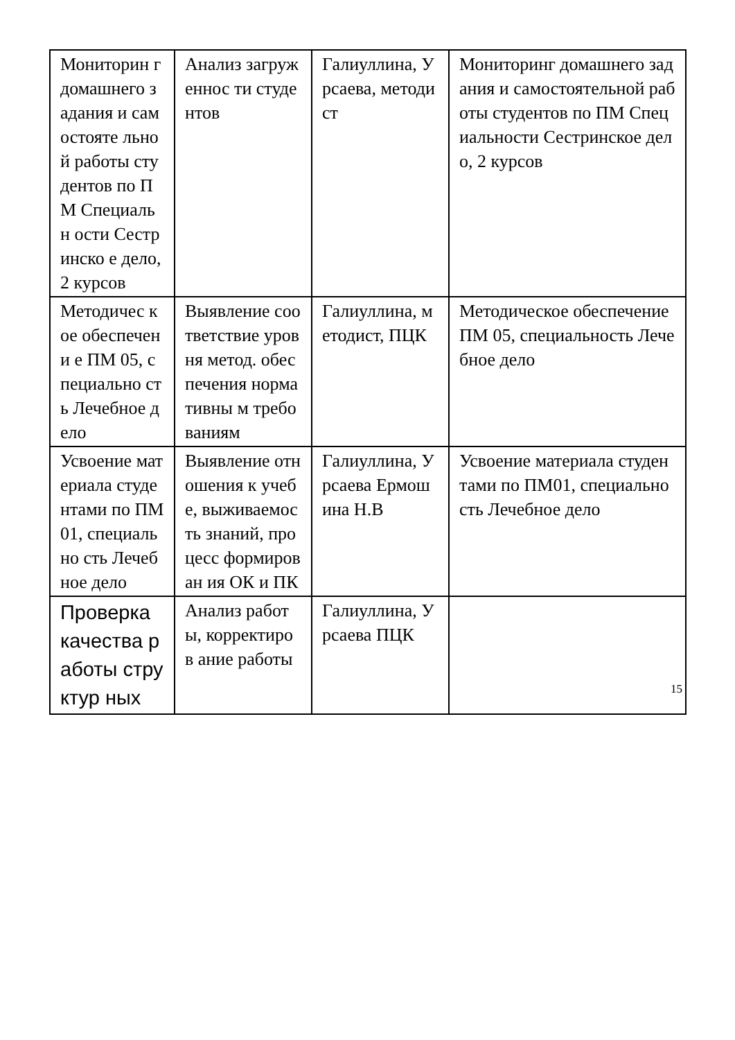| Мониторин г домашнего задания и самостояте льной работы студентов по ПМ Специальн ости Сестринско е дело, 2 курсов | Анализ загруженнос ти студентов | Галиуллина, Урсаева, методист | Мониторинг домашнего задания и самостоятельной работы студентов по ПМ Специальности Сестринское дело, 2 курсов |
| Методичес кое обеспечени е ПМ 05, специально сть Лечебное дело | Выявление соответствие уровня метод. обеспечения нормативны м требованиям | Галиуллина, методист, ПЦК | Методическое обеспечение ПМ 05, специальность Лечебное дело |
| Усвоение материала студентами по ПМ01, специально сть Лечебное дело | Выявление отношения к учебе, выживаемос ть знаний, процесс формирован ия ОК и ПК | Галиуллина, Урсаева Ермошина Н.В | Усвоение материала студентами по ПМ01, специальность Лечебное дело |
| Проверка качества работы структур ных | Анализ работы, корректиров ание работы | Галиуллина, Урсаева ПЦК | |
15